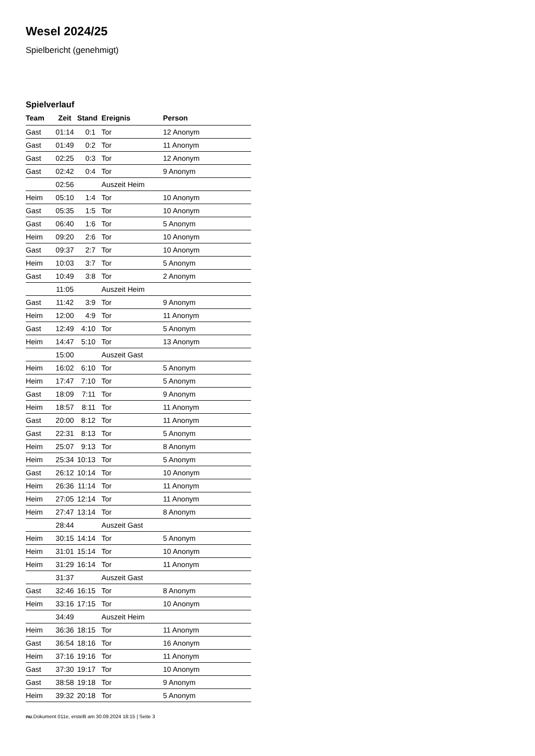Wesel 2024/25
Spielbericht (genehmigt)
Spielverlauf
| Team | Zeit | Stand | Ereignis | Person |
| --- | --- | --- | --- | --- |
| Gast | 01:14 | 0:1 | Tor | 12 Anonym |
| Gast | 01:49 | 0:2 | Tor | 11 Anonym |
| Gast | 02:25 | 0:3 | Tor | 12 Anonym |
| Gast | 02:42 | 0:4 | Tor | 9 Anonym |
| | 02:56 | | Auszeit Heim | |
| Heim | 05:10 | 1:4 | Tor | 10 Anonym |
| Gast | 05:35 | 1:5 | Tor | 10 Anonym |
| Gast | 06:40 | 1:6 | Tor | 5 Anonym |
| Heim | 09:20 | 2:6 | Tor | 10 Anonym |
| Gast | 09:37 | 2:7 | Tor | 10 Anonym |
| Heim | 10:03 | 3:7 | Tor | 5 Anonym |
| Gast | 10:49 | 3:8 | Tor | 2 Anonym |
| | 11:05 | | Auszeit Heim | |
| Gast | 11:42 | 3:9 | Tor | 9 Anonym |
| Heim | 12:00 | 4:9 | Tor | 11 Anonym |
| Gast | 12:49 | 4:10 | Tor | 5 Anonym |
| Heim | 14:47 | 5:10 | Tor | 13 Anonym |
| | 15:00 | | Auszeit Gast | |
| Heim | 16:02 | 6:10 | Tor | 5 Anonym |
| Heim | 17:47 | 7:10 | Tor | 5 Anonym |
| Gast | 18:09 | 7:11 | Tor | 9 Anonym |
| Heim | 18:57 | 8:11 | Tor | 11 Anonym |
| Gast | 20:00 | 8:12 | Tor | 11 Anonym |
| Gast | 22:31 | 8:13 | Tor | 5 Anonym |
| Heim | 25:07 | 9:13 | Tor | 8 Anonym |
| Heim | 25:34 | 10:13 | Tor | 5 Anonym |
| Gast | 26:12 | 10:14 | Tor | 10 Anonym |
| Heim | 26:36 | 11:14 | Tor | 11 Anonym |
| Heim | 27:05 | 12:14 | Tor | 11 Anonym |
| Heim | 27:47 | 13:14 | Tor | 8 Anonym |
| | 28:44 | | Auszeit Gast | |
| Heim | 30:15 | 14:14 | Tor | 5 Anonym |
| Heim | 31:01 | 15:14 | Tor | 10 Anonym |
| Heim | 31:29 | 16:14 | Tor | 11 Anonym |
| | 31:37 | | Auszeit Gast | |
| Gast | 32:46 | 16:15 | Tor | 8 Anonym |
| Heim | 33:16 | 17:15 | Tor | 10 Anonym |
| | 34:49 | | Auszeit Heim | |
| Heim | 36:36 | 18:15 | Tor | 11 Anonym |
| Gast | 36:54 | 18:16 | Tor | 16 Anonym |
| Heim | 37:16 | 19:16 | Tor | 11 Anonym |
| Gast | 37:30 | 19:17 | Tor | 10 Anonym |
| Gast | 38:58 | 19:18 | Tor | 9 Anonym |
| Heim | 39:32 | 20:18 | Tor | 5 Anonym |
nu.Dokument 011e, erstellt am 30.09.2024 18:15 | Seite 3